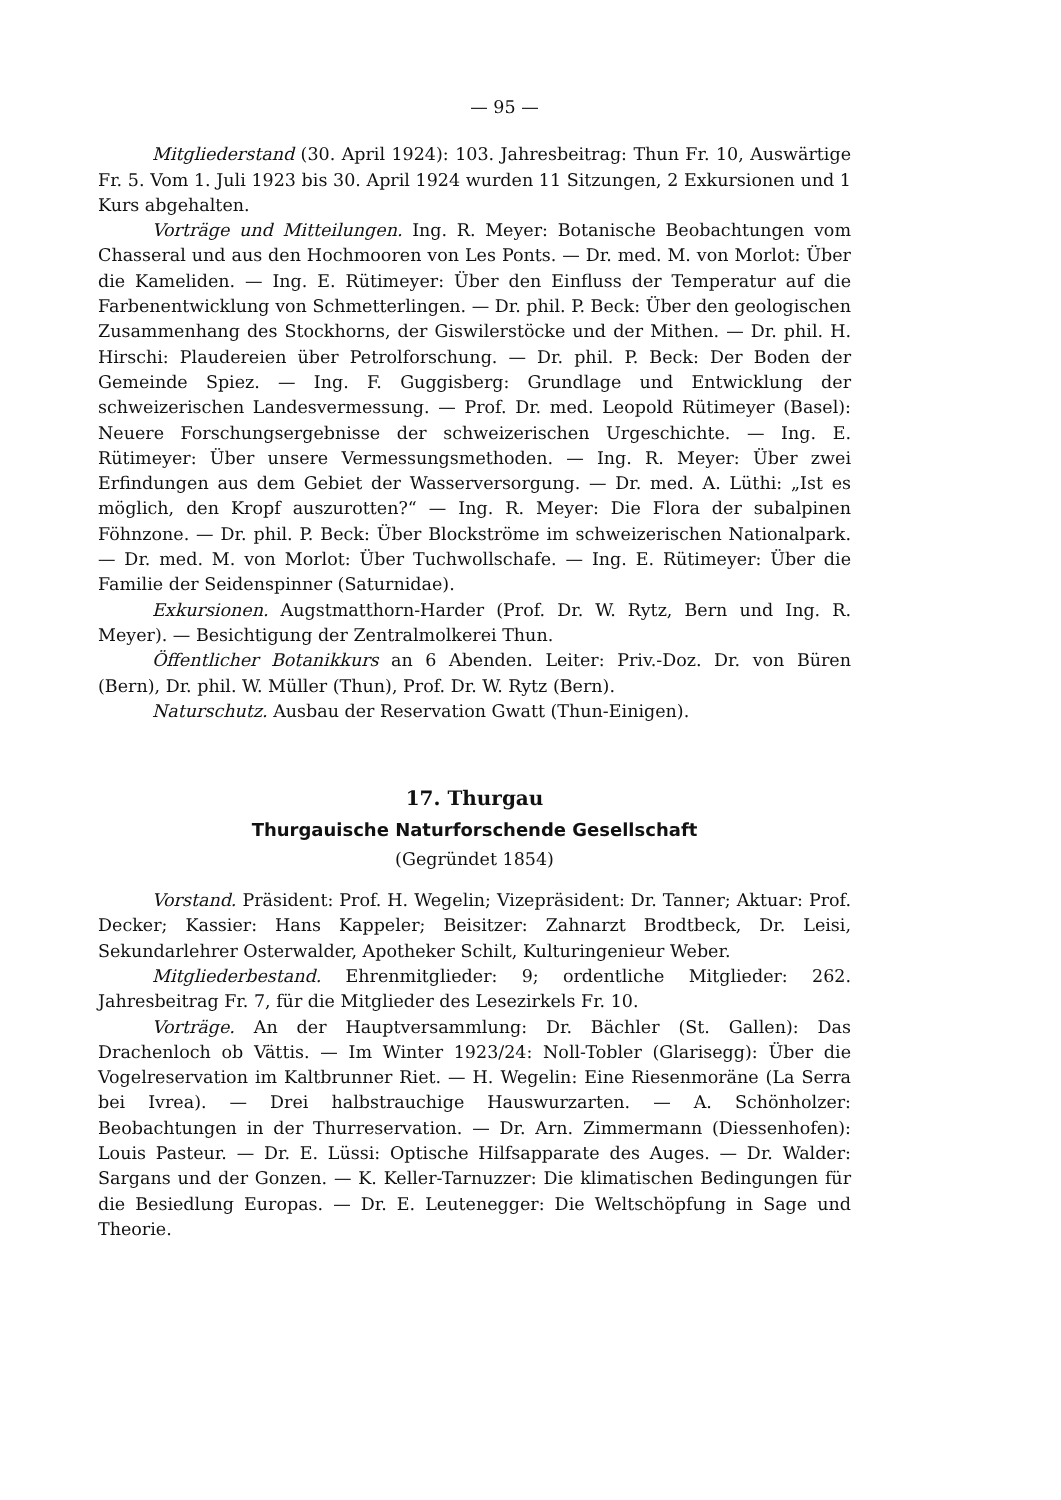— 95 —
Mitgliederstand (30. April 1924): 103. Jahresbeitrag: Thun Fr. 10, Auswärtige Fr. 5. Vom 1. Juli 1923 bis 30. April 1924 wurden 11 Sitzungen, 2 Exkursionen und 1 Kurs abgehalten.
Vorträge und Mitteilungen. Ing. R. Meyer: Botanische Beobachtungen vom Chasseral und aus den Hochmooren von Les Ponts. — Dr. med. M. von Morlot: Über die Kameliden. — Ing. E. Rütimeyer: Über den Einfluss der Temperatur auf die Farbenentwicklung von Schmetterlingen. — Dr. phil. P. Beck: Über den geologischen Zusammenhang des Stockhorns, der Giswilerstöcke und der Mithen. — Dr. phil. H. Hirschi: Plaudereien über Petrolforschung. — Dr. phil. P. Beck: Der Boden der Gemeinde Spiez. — Ing. F. Guggisberg: Grundlage und Entwicklung der schweizerischen Landesvermessung. — Prof. Dr. med. Leopold Rütimeyer (Basel): Neuere Forschungsergebnisse der schweizerischen Urgeschichte. — Ing. E. Rütimeyer: Über unsere Vermessungsmethoden. — Ing. R. Meyer: Über zwei Erfindungen aus dem Gebiet der Wasserversorgung. — Dr. med. A. Lüthi: „Ist es möglich, den Kropf auszurotten?“ — Ing. R. Meyer: Die Flora der subalpinen Föhnzone. — Dr. phil. P. Beck: Über Blockströme im schweizerischen Nationalpark. — Dr. med. M. von Morlot: Über Tuchwollschafe. — Ing. E. Rütimeyer: Über die Familie der Seidenspinner (Saturnidae).
Exkursionen. Augstmatthorn-Harder (Prof. Dr. W. Rytz, Bern und Ing. R. Meyer). — Besichtigung der Zentralmolkerei Thun.
Öffentlicher Botanikkurs an 6 Abenden. Leiter: Priv.-Doz. Dr. von Büren (Bern), Dr. phil. W. Müller (Thun), Prof. Dr. W. Rytz (Bern).
Naturschutz. Ausbau der Reservation Gwatt (Thun-Einigen).
17. Thurgau
Thurgauische Naturforschende Gesellschaft
(Gegründet 1854)
Vorstand. Präsident: Prof. H. Wegelin; Vizepräsident: Dr. Tanner; Aktuar: Prof. Decker; Kassier: Hans Kappeler; Beisitzer: Zahnarzt Brodtbeck, Dr. Leisi, Sekundarlehrer Osterwalder, Apotheker Schilt, Kulturingenieur Weber.
Mitgliederbestand. Ehrenmitglieder: 9; ordentliche Mitglieder: 262. Jahresbeitrag Fr. 7, für die Mitglieder des Lesezirkels Fr. 10.
Vorträge. An der Hauptversammlung: Dr. Bächler (St. Gallen): Das Drachenloch ob Vättis. — Im Winter 1923/24: Noll-Tobler (Glarisegg): Über die Vogelreservation im Kaltbrunner Riet. — H. Wegelin: Eine Riesenmoräne (La Serra bei Ivrea). — Drei halbstrauchige Hauswurzarten. — A. Schönholzer: Beobachtungen in der Thurreservation. — Dr. Arn. Zimmermann (Diessenhofen): Louis Pasteur. — Dr. E. Lüssi: Optische Hilfsapparate des Auges. — Dr. Walder: Sargans und der Gonzen. — K. Keller-Tarnuzzer: Die klimatischen Bedingungen für die Besiedlung Europas. — Dr. E. Leutenegger: Die Weltschöpfung in Sage und Theorie.